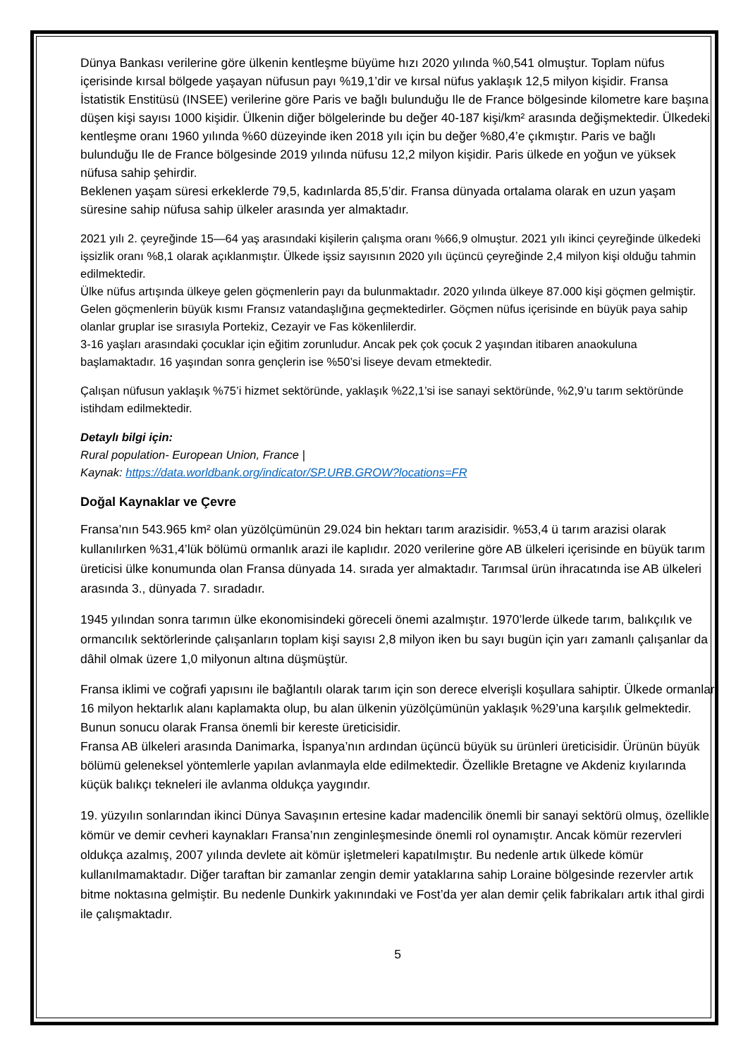Dünya Bankası verilerine göre ülkenin kentleşme büyüme hızı 2020 yılında %0,541 olmuştur. Toplam nüfus içerisinde kırsal bölgede yaşayan nüfusun payı %19,1’dir ve kırsal nüfus yaklaşık 12,5 milyon kişidir. Fransa İstatistik Enstitüsü (INSEE) verilerine göre Paris ve bağlı bulunduğu Ile de France bölgesinde kilometre kare başına düşen kişi sayısı 1000 kişidir. Ülkenin diğer bölgelerinde bu değer 40-187 kişi/km² arasında değişmektedir. Ülkedeki kentleşme oranı 1960 yılında %60 düzeyinde iken 2018 yılı için bu değer %80,4’e çıkmıştır. Paris ve bağlı bulunduğu Ile de France bölgesinde 2019 yılında nüfusu 12,2 milyon kişidir. Paris ülkede en yoğun ve yüksek nüfusa sahip şehirdir.
Beklenen yaşam süresi erkeklerde 79,5, kadınlarda 85,5’dir. Fransa dünyada ortalama olarak en uzun yaşam süresine sahip nüfusa sahip ülkeler arasında yer almaktadır.
2021 yılı 2. çeyreğinde 15—64 yaş arasındaki kişilerin çalışma oranı %66,9 olmuştur. 2021 yılı ikinci çeyreğinde ülkedeki işsizlik oranı %8,1 olarak açıklanmıştır. Ülkede işsiz sayısının 2020 yılı üçüncü çeyreğinde 2,4 milyon kişi olduğu tahmin edilmektedir.
Ülke nüfus artışında ülkeye gelen göçmenlerin payı da bulunmaktadır. 2020 yılında ülkeye 87.000 kişi göçmen gelmiştir. Gelen göçmenlerin büyük kısmı Fransız vatandaşlığına geçmektedirler. Göçmen nüfus içerisinde en büyük paya sahip olanlar gruplar ise sırasıyla Portekiz, Cezayir ve Fas kökenlilerdir.
3-16 yaşları arasındaki çocuklar için eğitim zorunludur. Ancak pek çok çocuk 2 yaşından itibaren anaokuluna başlamaktadır. 16 yaşından sonra gençlerin ise %50’si liseye devam etmektedir.
Çalışan nüfusun yaklaşık %75’i hizmet sektöründe, yaklaşık %22,1’si ise sanayi sektöründe, %2,9’u tarım sektöründe istihdam edilmektedir.
Detaylı bilgi için:
Rural population- European Union, France |
Kaynak: https://data.worldbank.org/indicator/SP.URB.GROW?locations=FR
Doğal Kaynaklar ve Çevre
Fransa’nın 543.965 km² olan yüzölçümünün 29.024 bin hektarı tarım arazisidir. %53,4 ü tarım arazisi olarak kullanılırken %31,4’lük bölümü ormanlık arazi ile kaplıdır. 2020 verilerine göre AB ülkeleri içerisinde en büyük tarım üreticisi ülke konumunda olan Fransa dünyada 14. sırada yer almaktadır. Tarımsal ürün ihracatında ise AB ülkeleri arasında 3., dünyada 7. sıradadır.
1945 yılından sonra tarımın ülke ekonomisindeki göreceli önemi azalmıştır. 1970’lerde ülkede tarım, balıkçılık ve ormancılık sektörlerinde çalışanların toplam kişi sayısı 2,8 milyon iken bu sayı bugün için yarı zamanlı çalışanlar da dâhil olmak üzere 1,0 milyonun altına düşmüştür.
Fransa iklimi ve coğrafi yapısını ile bağlantılı olarak tarım için son derece elverişli koşullara sahiptir. Ülkede ormanlar 16 milyon hektarlık alanı kaplamakta olup, bu alan ülkenin yüzölçümünün yaklaşık %29’una karşılık gelmektedir. Bunun sonucu olarak Fransa önemli bir kereste üreticisidir.
Fransa AB ülkeleri arasında Danimarka, İspanya’nın ardından üçüncü büyük su ürünleri üreticisidir. Ürünün büyük bölümü geleneksel yöntemlerle yapılan avlanmayla elde edilmektedir. Özellikle Bretagne ve Akdeniz kıyılarında küçük balıkçı tekneleri ile avlanma oldukça yaygındır.
19. yüzyılın sonlarından ikinci Dünya Savaşının ertesine kadar madencilik önemli bir sanayi sektörü olmuş, özellikle kömür ve demir cevheri kaynakları Fransa’nın zenginleşmesinde önemli rol oynamıştır. Ancak kömür rezervleri oldukça azalmış, 2007 yılında devlete ait kömür işletmeleri kapatılmıştır. Bu nedenle artık ülkede kömür kullanılmamaktadır. Diğer taraftan bir zamanlar zengin demir yataklarına sahip Loraine bölgesinde rezervler artık bitme noktasına gelmiştir. Bu nedenle Dunkirk yakınındaki ve Fost’da yer alan demir çelik fabrikaları artık ithal girdi ile çalışmaktadır.
5